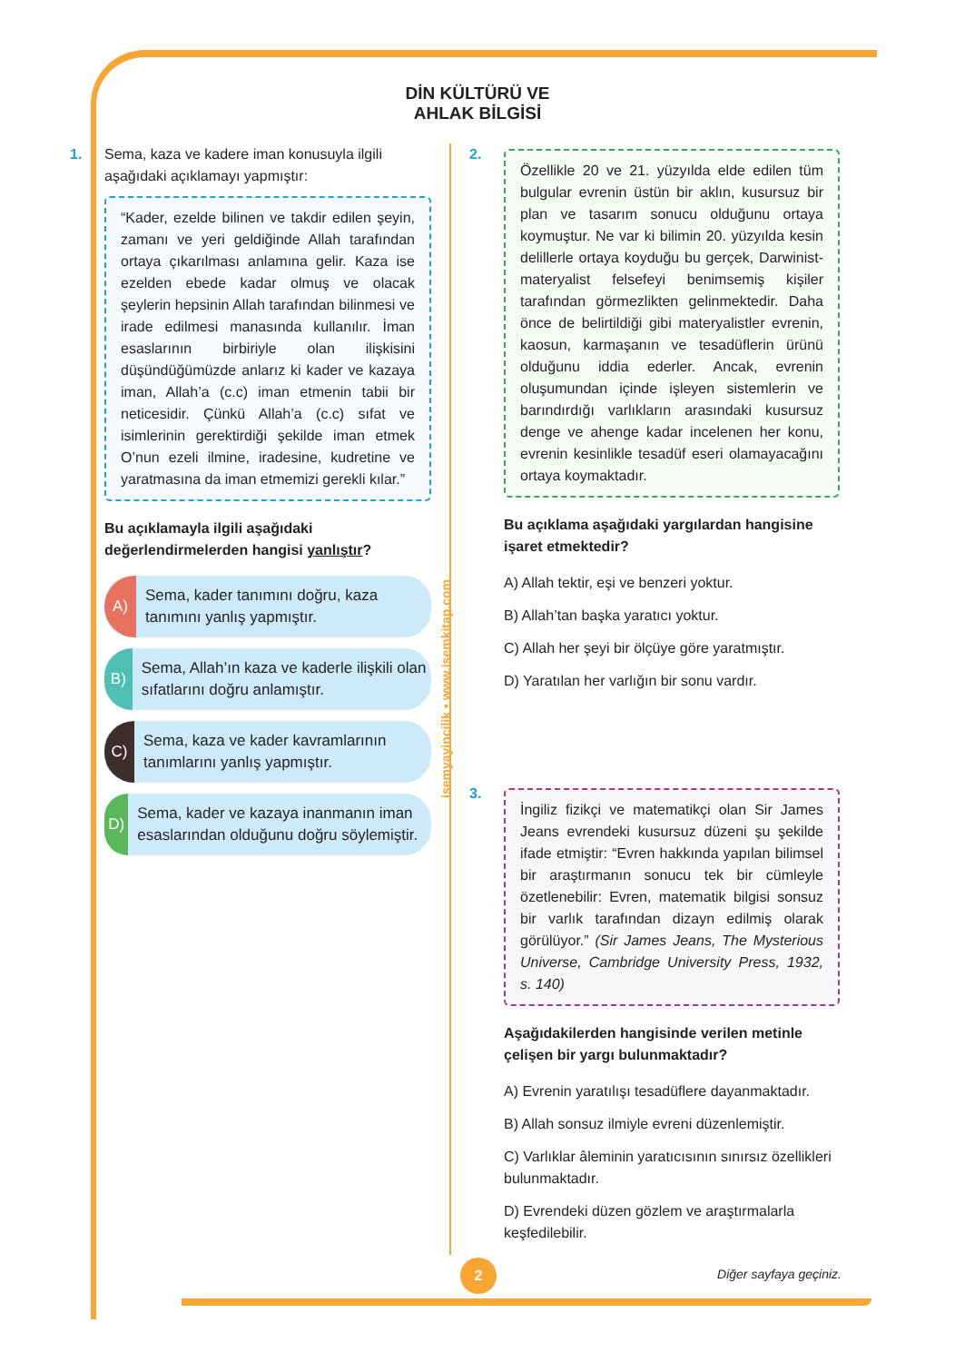DİN KÜLTÜRÜ VE
AHLAK BİLGİSİ
1. Sema, kaza ve kadere iman konusuyla ilgili aşağıdaki açıklamayı yapmıştır:
“Kader, ezelde bilinen ve takdir edilen şeyin, zamanı ve yeri geldiğinde Allah tarafından ortaya çıkarılması anlamına gelir. Kaza ise ezelden ebede kadar olmuş ve olacak şeylerin hepsinin Allah tarafından bilinmesi ve irade edilmesi manasında kullanılır. İman esaslarının birbiriyle olan ilişkisini düşündüğümüzde anlarız ki kader ve kazaya iman, Allah’a (c.c) iman etmenin tabii bir neticesidir. Çünkü Allah’a (c.c) sıfat ve isimlerinin gerektirdiği şekilde iman etmek O’nun ezeli ilmine, iradesine, kudretine ve yaratmasına da iman etmemizi gerekli kılar.”
Bu açıklamayla ilgili aşağıdaki değerlendirmelerden hangisi yanlıştır?
A) Sema, kader tanımını doğru, kaza tanımını yanlış yapmıştır.
B) Sema, Allah’ın kaza ve kaderle ilişkili olan sıfatlarını doğru anlamıştır.
C) Sema, kaza ve kader kavramlarının tanımlarını yanlış yapmıştır.
D) Sema, kader ve kazaya inanmanın iman esaslarından olduğunu doğru söylemiştir.
isemyayincilik • www.isemkitap.com
2.
Özellikle 20 ve 21. yüzyılda elde edilen tüm bulgular evrenin üstün bir aklın, kusursuz bir plan ve tasarım sonucu olduğunu ortaya koymuştur. Ne var ki bilimin 20. yüzyılda kesin delillerle ortaya koyduğu bu gerçek, Darwinist-materyalist felsefeyi benimsemiş kişiler tarafından görmezlikten gelinmektedir. Daha önce de belirtildiği gibi materyalistler evrenin, kaosun, karmaşanın ve tesadüflerin ürünü olduğunu iddia ederler. Ancak, evrenin oluşumundan içinde işleyen sistemlerin ve barındırdığı varlıkların arasındaki kusursuz denge ve ahenge kadar incelenen her konu, evrenin kesinlikle tesadüf eseri olamayacağını ortaya koymaktadır.
Bu açıklama aşağıdaki yargılardan hangisine işaret etmektedir?
A) Allah tektir, eşi ve benzeri yoktur.
B) Allah’tan başka yaratıcı yoktur.
C) Allah her şeyi bir ölçüye göre yaratmıştır.
D) Yaratılan her varlığın bir sonu vardır.
3.
İngiliz fizikçi ve matematikçi olan Sir James Jeans evrendeki kusursuz düzeni şu şekilde ifade etmiştir: “Evren hakkında yapılan bilimsel bir araştırmanın sonucu tek bir cümleyle özetlenebilir: Evren, matematik bilgisi sonsuz bir varlık tarafından dizayn edilmiş olarak görülüyor.” (Sir James Jeans, The Mysterious Universe, Cambridge University Press, 1932, s. 140)
Aşağıdakilerden hangisinde verilen metinle çelişen bir yargı bulunmaktadır?
A) Evrenin yaratılışı tesadüflere dayanmaktadır.
B) Allah sonsuz ilmiyle evreni düzenlemiştir.
C) Varlıklar âleminin yaratıcısının sınırsız özellikleri bulunmaktadır.
D) Evrendeki düzen gözlem ve araştırmalarla keşfedilebilir.
2 Diğer sayfaya geçiniz.